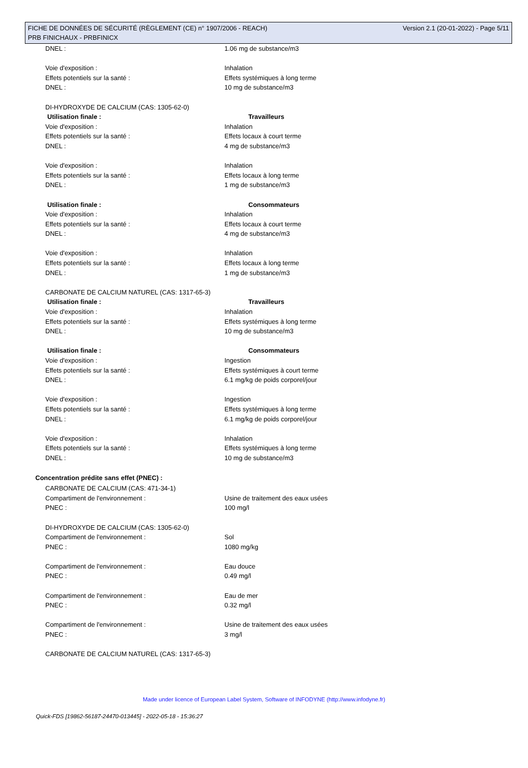Version 2.1 (20-01-2022) - Page 5/11 FICHE DE DONNÉES DE SÉCURITÉ (RÈGLEMENT (CE) n° 1907/2006 - REACH)
PRB FINICHAUX - PRBFINICX
DNEL : 1.06 mg de substance/m3
Voie d'exposition : Inhalation
Effets potentiels sur la santé : Effets systémiques à long terme
DNEL : 10 mg de substance/m3
DI-HYDROXYDE DE CALCIUM (CAS: 1305-62-0)
Utilisation finale : Travailleurs
Voie d'exposition : Inhalation
Effets potentiels sur la santé : Effets locaux à court terme
DNEL : 4 mg de substance/m3
Voie d'exposition : Inhalation
Effets potentiels sur la santé : Effets locaux à long terme
DNEL : 1 mg de substance/m3
Utilisation finale : Consommateurs
Voie d'exposition : Inhalation
Effets potentiels sur la santé : Effets locaux à court terme
DNEL : 4 mg de substance/m3
Voie d'exposition : Inhalation
Effets potentiels sur la santé : Effets locaux à long terme
DNEL : 1 mg de substance/m3
CARBONATE DE CALCIUM NATUREL (CAS: 1317-65-3)
Utilisation finale : Travailleurs
Voie d'exposition : Inhalation
Effets potentiels sur la santé : Effets systémiques à long terme
DNEL : 10 mg de substance/m3
Utilisation finale : Consommateurs
Voie d'exposition : Ingestion
Effets potentiels sur la santé : Effets systémiques à court terme
DNEL : 6.1 mg/kg de poids corporel/jour
Voie d'exposition : Ingestion
Effets potentiels sur la santé : Effets systémiques à long terme
DNEL : 6.1 mg/kg de poids corporel/jour
Voie d'exposition : Inhalation
Effets potentiels sur la santé : Effets systémiques à long terme
DNEL : 10 mg de substance/m3
Concentration prédite sans effet (PNEC) :
CARBONATE DE CALCIUM (CAS: 471-34-1)
Compartiment de l'environnement : Usine de traitement des eaux usées
PNEC : 100 mg/l
DI-HYDROXYDE DE CALCIUM (CAS: 1305-62-0)
Compartiment de l'environnement : Sol
PNEC : 1080 mg/kg
Compartiment de l'environnement : Eau douce
PNEC : 0.49 mg/l
Compartiment de l'environnement : Eau de mer
PNEC : 0.32 mg/l
Compartiment de l'environnement : Usine de traitement des eaux usées
PNEC : 3 mg/l
CARBONATE DE CALCIUM NATUREL (CAS: 1317-65-3)
Made under licence of European Label System, Software of INFODYNE (http://www.infodyne.fr)
Quick-FDS [19862-56187-24470-013445] - 2022-05-18 - 15:36:27